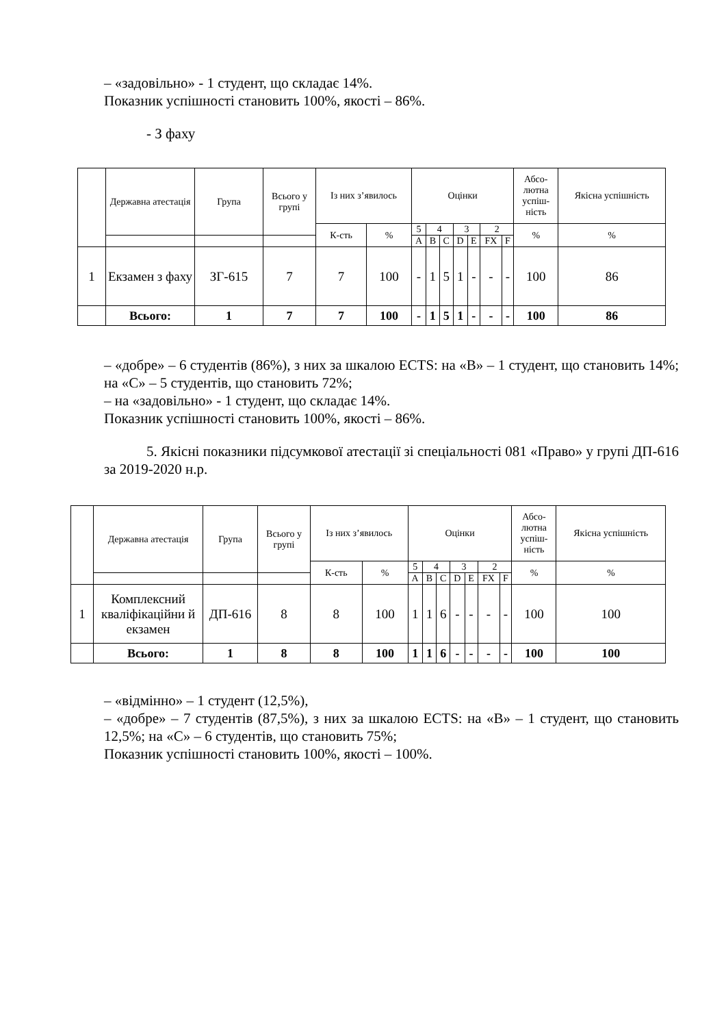– «задовільно» - 1 студент, що складає 14%.
Показник успішності становить 100%, якості – 86%.
- З фаху
| | Державна атестація | Група | Всього у групі | Із них з’явилось | | Оцінки | | | | | | | Абсо-лютна успіш-ність | Якісна успішність |
| --- | --- | --- | --- | --- | --- | --- | --- | --- | --- | --- | --- | --- | --- | --- |
| | | | | К-сть | % | 5 | 4 | | 3 | | 2 | | % | % |
| | | | | | | A | B | C | D | E | FX | F | | |
| 1 | Екзамен з фаху | ЗГ-615 | 7 | 7 | 100 | - | 1 | 5 | 1 | - | - | - | 100 | 86 |
| | Всього: | 1 | 7 | 7 | 100 | - | 1 | 5 | 1 | - | - | - | 100 | 86 |
– «добре» – 6 студентів (86%), з них за шкалою ECTS: на «В» – 1 студент, що становить 14%; на «С» – 5 студентів, що становить 72%;
– на «задовільно» - 1 студент, що складає 14%.
Показник успішності становить 100%, якості – 86%.
5. Якісні показники підсумкової атестації зі спеціальності 081 «Право» у групі ДП-616 за 2019-2020 н.р.
| | Державна атестація | Група | Всього у групі | Із них з’явилось | | Оцінки | | | | | | | Абсо-лютна успіш-ність | Якісна успішність |
| --- | --- | --- | --- | --- | --- | --- | --- | --- | --- | --- | --- | --- | --- | --- |
| | | | | К-сть | % | 5 | 4 | | 3 | | 2 | | % | % |
| | | | | | | A | B | C | D | E | FX | F | | |
| 1 | Комплексний кваліфікаційни й екзамен | ДП-616 | 8 | 8 | 100 | 1 | 1 | 6 | - | - | - | - | 100 | 100 |
| | Всього: | 1 | 8 | 8 | 100 | 1 | 1 | 6 | - | - | - | - | 100 | 100 |
– «відмінно» – 1 студент (12,5%),
– «добре» – 7 студентів (87,5%), з них за шкалою ECTS: на «В» – 1 студент, що становить 12,5%; на «С» – 6 студентів, що становить 75%;
Показник успішності становить 100%, якості – 100%.